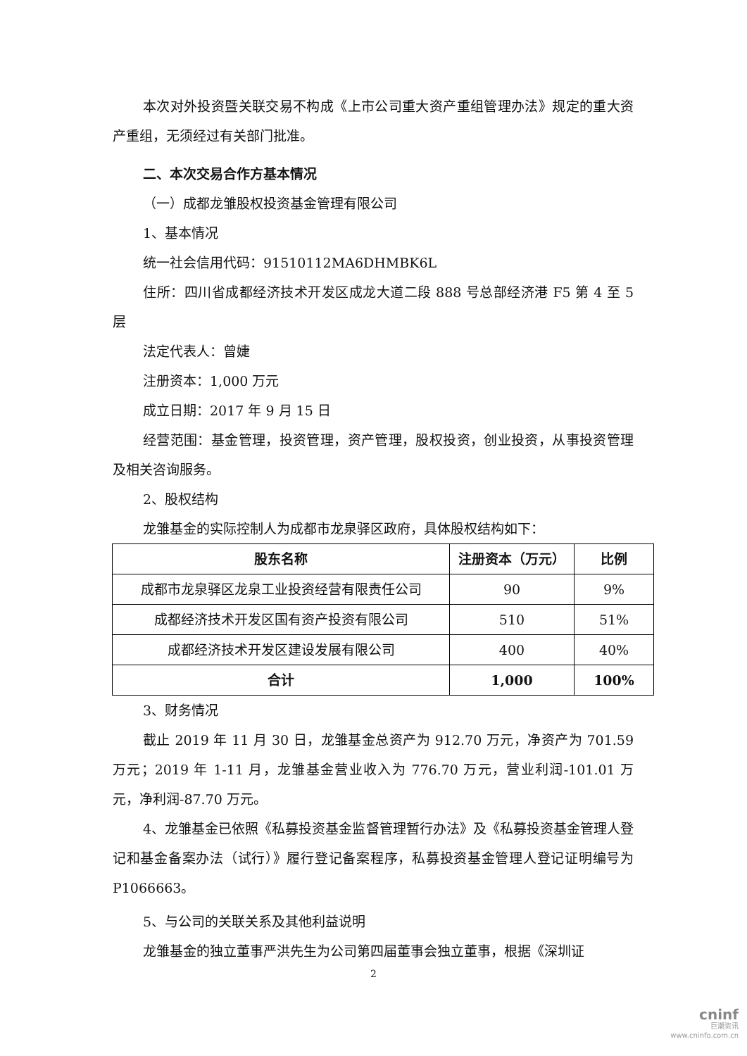本次对外投资暨关联交易不构成《上市公司重大资产重组管理办法》规定的重大资产重组，无须经过有关部门批准。
二、本次交易合作方基本情况
（一）成都龙雏股权投资基金管理有限公司
1、基本情况
统一社会信用代码：91510112MA6DHMBK6L
住所：四川省成都经济技术开发区成龙大道二段 888 号总部经济港 F5 第 4 至 5 层
法定代表人：曾婕
注册资本：1,000 万元
成立日期：2017 年 9 月 15 日
经营范围：基金管理，投资管理，资产管理，股权投资，创业投资，从事投资管理及相关咨询服务。
2、股权结构
龙雏基金的实际控制人为成都市龙泉驿区政府，具体股权结构如下：
| 股东名称 | 注册资本（万元） | 比例 |
| --- | --- | --- |
| 成都市龙泉驿区龙泉工业投资经营有限责任公司 | 90 | 9% |
| 成都经济技术开发区国有资产投资有限公司 | 510 | 51% |
| 成都经济技术开发区建设发展有限公司 | 400 | 40% |
| 合计 | 1,000 | 100% |
3、财务情况
截止 2019 年 11 月 30 日，龙雏基金总资产为 912.70 万元，净资产为 701.59 万元；2019 年 1-11 月，龙雏基金营业收入为 776.70 万元，营业利润-101.01 万元，净利润-87.70 万元。
4、龙雏基金已依照《私募投资基金监督管理暂行办法》及《私募投资基金管理人登记和基金备案办法（试行）》履行登记备案程序，私募投资基金管理人登记证明编号为 P1066663。
5、与公司的关联关系及其他利益说明
龙雏基金的独立董事严洪先生为公司第四届董事会独立董事，根据《深圳证
2
cninf
巨潮资讯
www.cninfo.com.cn